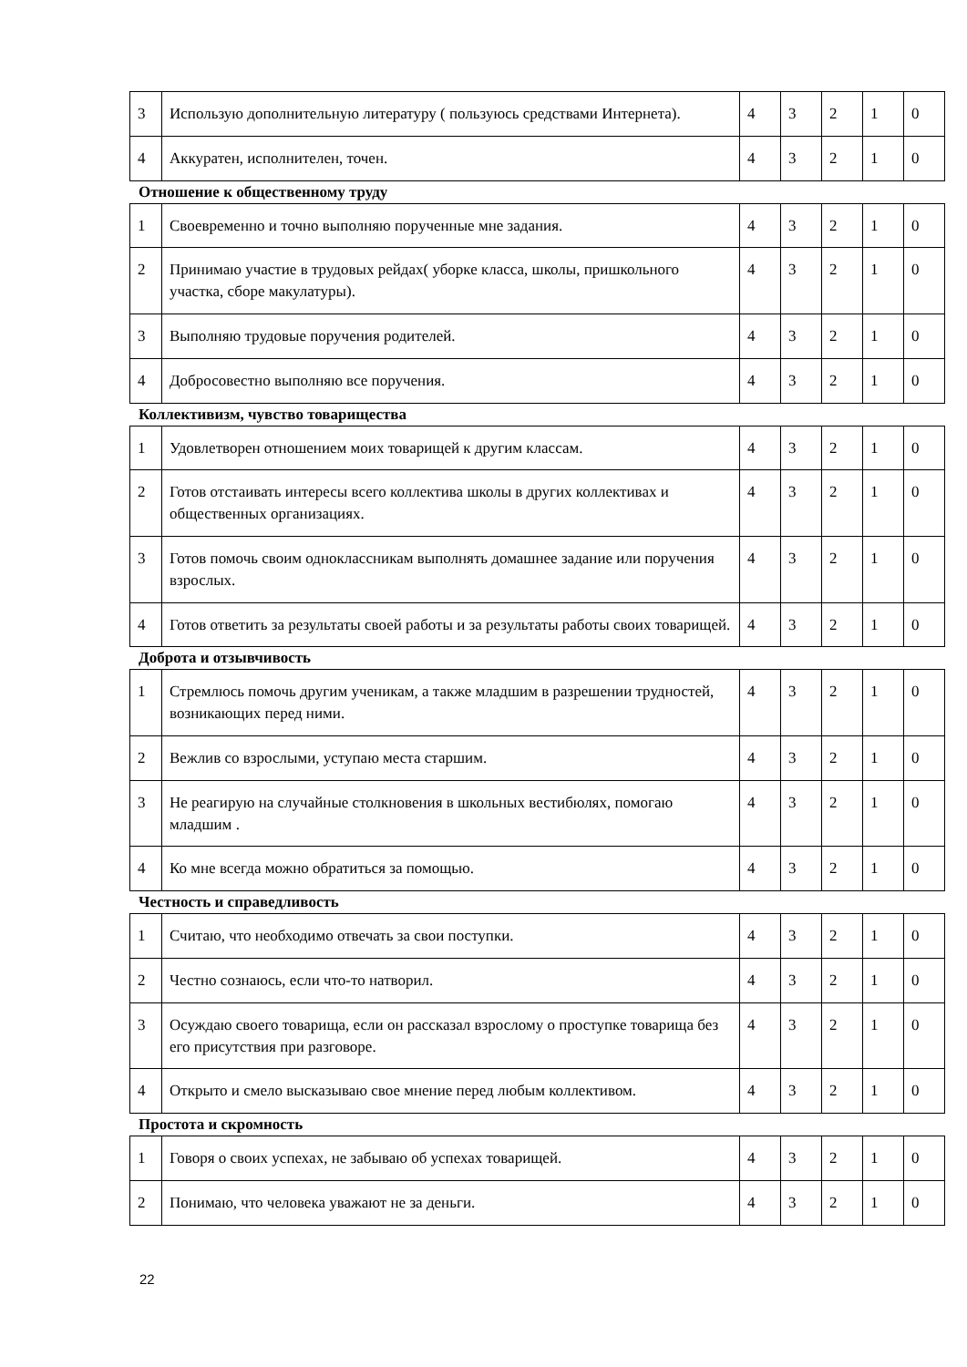| 3 | Использую дополнительную литературу ( пользуюсь средствами Интернета). | 4 | 3 | 2 | 1 | 0 |
| 4 | Аккуратен, исполнителен, точен. | 4 | 3 | 2 | 1 | 0 |
Отношение к общественному труду
| 1 | Своевременно и точно выполняю порученные мне задания. | 4 | 3 | 2 | 1 | 0 |
| 2 | Принимаю участие в трудовых рейдах( уборке класса, школы, пришкольного участка, сборе макулатуры). | 4 | 3 | 2 | 1 | 0 |
| 3 | Выполняю трудовые поручения родителей. | 4 | 3 | 2 | 1 | 0 |
| 4 | Добросовестно выполняю все поручения. | 4 | 3 | 2 | 1 | 0 |
Коллективизм, чувство товарищества
| 1 | Удовлетворен отношением моих товарищей к другим классам. | 4 | 3 | 2 | 1 | 0 |
| 2 | Готов отстаивать интересы всего коллектива школы в других коллективах и общественных организациях. | 4 | 3 | 2 | 1 | 0 |
| 3 | Готов помочь своим одноклассникам выполнять домашнее задание или поручения взрослых. | 4 | 3 | 2 | 1 | 0 |
| 4 | Готов ответить за результаты своей работы и за результаты работы своих товарищей. | 4 | 3 | 2 | 1 | 0 |
Доброта и отзывчивость
| 1 | Стремлюсь помочь другим ученикам, а также младшим в разрешении трудностей, возникающих перед ними. | 4 | 3 | 2 | 1 | 0 |
| 2 | Вежлив со взрослыми, уступаю места старшим. | 4 | 3 | 2 | 1 | 0 |
| 3 | Не реагирую на случайные столкновения в школьных вестибюлях, помогаю младшим . | 4 | 3 | 2 | 1 | 0 |
| 4 | Ко мне всегда можно обратиться за помощью. | 4 | 3 | 2 | 1 | 0 |
Честность и справедливость
| 1 | Считаю, что необходимо отвечать за свои поступки. | 4 | 3 | 2 | 1 | 0 |
| 2 | Честно сознаюсь, если что-то натворил. | 4 | 3 | 2 | 1 | 0 |
| 3 | Осуждаю своего товарища, если он рассказал взрослому о проступке товарища без его присутствия при разговоре. | 4 | 3 | 2 | 1 | 0 |
| 4 | Открыто и смело высказываю свое мнение перед любым коллективом. | 4 | 3 | 2 | 1 | 0 |
Простота и скромность
| 1 | Говоря о своих успехах, не забываю об успехах товарищей. | 4 | 3 | 2 | 1 | 0 |
| 2 | Понимаю, что человека уважают не за деньги. | 4 | 3 | 2 | 1 | 0 |
22